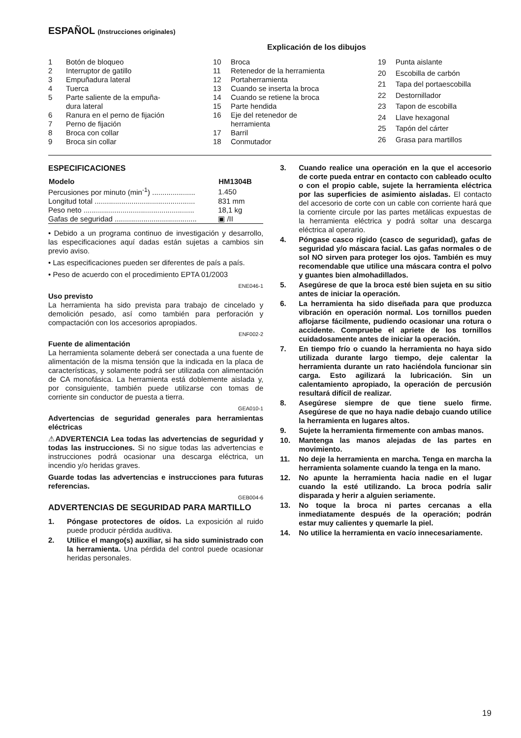ESPAÑOL (Instrucciones originales)
Explicación de los dibujos
| 1 | Botón de bloqueo |
| 2 | Interruptor de gatillo |
| 3 | Empuñadura lateral |
| 4 | Tuerca |
| 5 | Parte saliente de la empuña- dura lateral |
| 6 | Ranura en el perno de fijación |
| 7 | Perno de fijación |
| 8 | Broca con collar |
| 9 | Broca sin collar |
| 10 | Broca |
| 11 | Retenedor de la herramienta |
| 12 | Portaherramienta |
| 13 | Cuando se inserta la broca |
| 14 | Cuando se retiene la broca |
| 15 | Parte hendida |
| 16 | Eje del retenedor de herramienta |
| 17 | Barril |
| 18 | Conmutador |
| 19 | Punta aislante |
| 20 | Escobilla de carbón |
| 21 | Tapa del portaescobilla |
| 22 | Destornillador |
| 23 | Tapon de escobilla |
| 24 | Llave hexagonal |
| 25 | Tapón del cárter |
| 26 | Grasa para martillos |
ESPECIFICACIONES
| Modelo | HM1304B |
| --- | --- |
| Percusiones por minuto (min<sup>-1</sup>) ..................... | 1.450 |
| Longitud total ................................................. | 831 mm |
| Peso neto ...................................................... | 18,1 kg |
| Gafas de seguridad ........................................ | ▣ /II |
• Debido a un programa continuo de investigación y desarrollo, las especificaciones aquí dadas están sujetas a cambios sin previo aviso.
• Las especificaciones pueden ser diferentes de país a país.
• Peso de acuerdo con el procedimiento EPTA 01/2003
ENE046-1
Uso previsto
La herramienta ha sido prevista para trabajo de cincelado y demolición pesado, así como también para perforación y compactación con los accesorios apropiados.
ENF002-2
Fuente de alimentación
La herramienta solamente deberá ser conectada a una fuente de alimentación de la misma tensión que la indicada en la placa de características, y solamente podrá ser utilizada con alimentación de CA monofásica. La herramienta está doblemente aislada y, por consiguiente, también puede utilizarse con tomas de corriente sin conductor de puesta a tierra.
GEA010-1
Advertencias de seguridad generales para herramientas eléctricas
⚠ADVERTENCIA Lea todas las advertencias de seguridad y todas las instrucciones. Si no sigue todas las advertencias e instrucciones podrá ocasionar una descarga eléctrica, un incendio y/o heridas graves.
Guarde todas las advertencias e instrucciones para futuras referencias.
GEB004-6
ADVERTENCIAS DE SEGURIDAD PARA MARTILLO
1. Póngase protectores de oídos. La exposición al ruido puede producir pérdida auditiva.
2. Utilice el mango(s) auxiliar, si ha sido suministrado con la herramienta. Una pérdida del control puede ocasionar heridas personales.
3. Cuando realice una operación en la que el accesorio de corte pueda entrar en contacto con cableado oculto o con el propio cable, sujete la herramienta eléctrica por las superficies de asimiento aisladas. El contacto del accesorio de corte con un cable con corriente hará que la corriente circule por las partes metálicas expuestas de la herramienta eléctrica y podrá soltar una descarga eléctrica al operario.
4. Póngase casco rígido (casco de seguridad), gafas de seguridad y/o máscara facial. Las gafas normales o de sol NO sirven para proteger los ojos. También es muy recomendable que utilice una máscara contra el polvo y guantes bien almohadillados.
5. Asegúrese de que la broca esté bien sujeta en su sitio antes de iniciar la operación.
6. La herramienta ha sido diseñada para que produzca vibración en operación normal. Los tornillos pueden aflojarse fácilmente, pudiendo ocasionar una rotura o accidente. Compruebe el apriete de los tornillos cuidadosamente antes de iniciar la operación.
7. En tiempo frío o cuando la herramienta no haya sido utilizada durante largo tiempo, deje calentar la herramienta durante un rato haciéndola funcionar sin carga. Esto agilizará la lubricación. Sin un calentamiento apropiado, la operación de percusión resultará difícil de realizar.
8. Asegúrese siempre de que tiene suelo firme. Asegúrese de que no haya nadie debajo cuando utilice la herramienta en lugares altos.
9. Sujete la herramienta firmemente con ambas manos.
10. Mantenga las manos alejadas de las partes en movimiento.
11. No deje la herramienta en marcha. Tenga en marcha la herramienta solamente cuando la tenga en la mano.
12. No apunte la herramienta hacia nadie en el lugar cuando la esté utilizando. La broca podría salir disparada y herir a alguien seriamente.
13. No toque la broca ni partes cercanas a ella inmediatamente después de la operación; podrán estar muy calientes y quemarle la piel.
14. No utilice la herramienta en vacío innecesariamente.
19